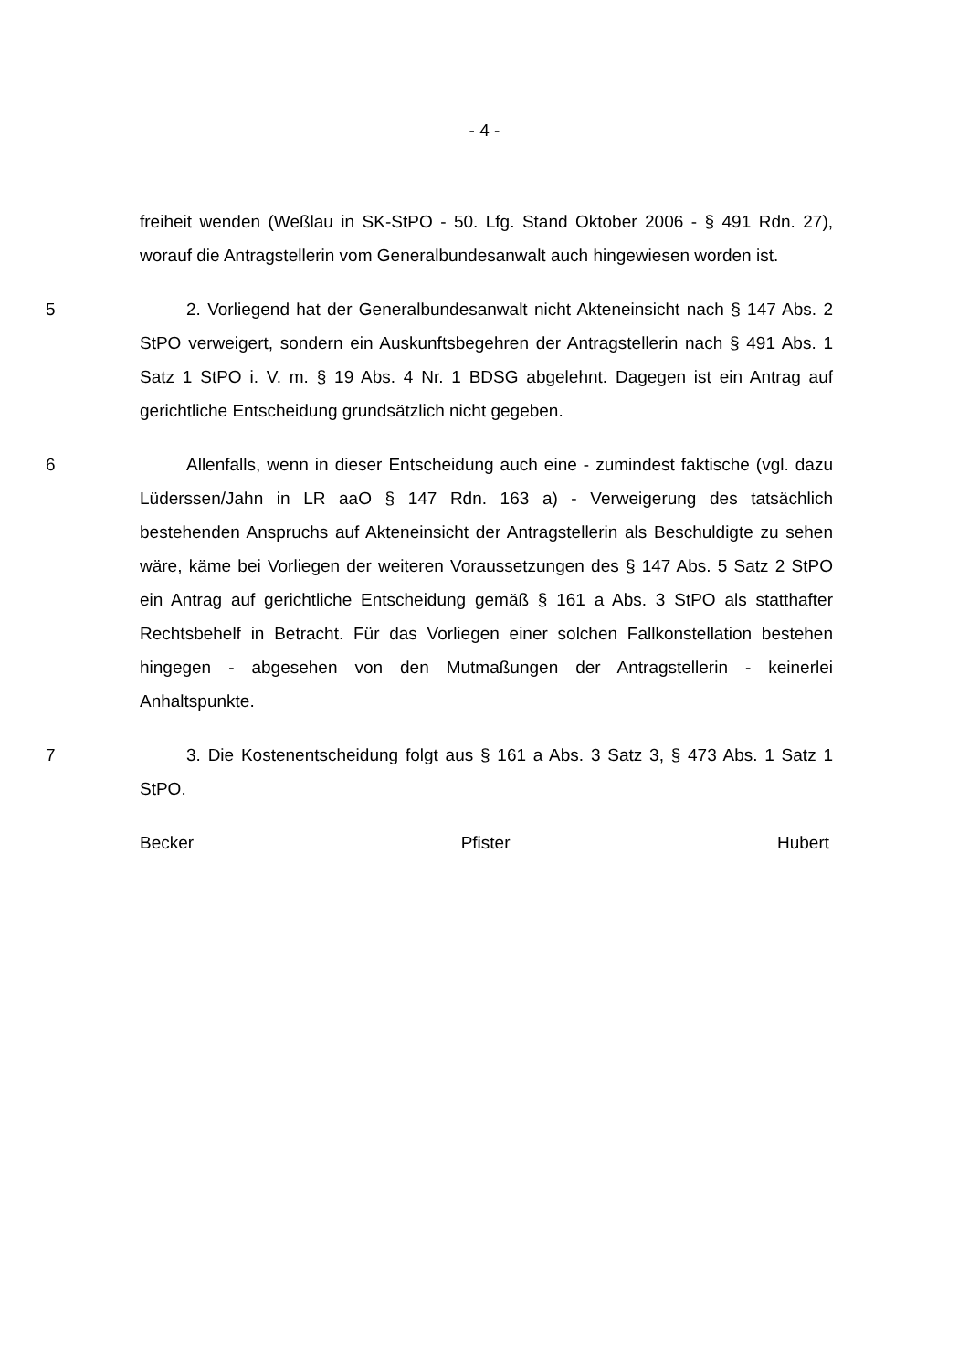- 4 -
freiheit wenden (Weßlau in SK-StPO - 50. Lfg. Stand Oktober 2006 - § 491 Rdn. 27), worauf die Antragstellerin vom Generalbundesanwalt auch hingewiesen worden ist.
5 2. Vorliegend hat der Generalbundesanwalt nicht Akteneinsicht nach § 147 Abs. 2 StPO verweigert, sondern ein Auskunftsbegehren der Antragstellerin nach § 491 Abs. 1 Satz 1 StPO i. V. m. § 19 Abs. 4 Nr. 1 BDSG abgelehnt. Dagegen ist ein Antrag auf gerichtliche Entscheidung grundsätzlich nicht gegeben.
6 Allenfalls, wenn in dieser Entscheidung auch eine - zumindest faktische (vgl. dazu Lüderssen/Jahn in LR aaO § 147 Rdn. 163 a) - Verweigerung des tatsächlich bestehenden Anspruchs auf Akteneinsicht der Antragstellerin als Beschuldigte zu sehen wäre, käme bei Vorliegen der weiteren Voraussetzungen des § 147 Abs. 5 Satz 2 StPO ein Antrag auf gerichtliche Entscheidung gemäß § 161 a Abs. 3 StPO als statthafter Rechtsbehelf in Betracht. Für das Vorliegen einer solchen Fallkonstellation bestehen hingegen - abgesehen von den Mutmaßungen der Antragstellerin - keinerlei Anhaltspunkte.
7 3. Die Kostenentscheidung folgt aus § 161 a Abs. 3 Satz 3, § 473 Abs. 1 Satz 1 StPO.
Becker Pfister Hubert